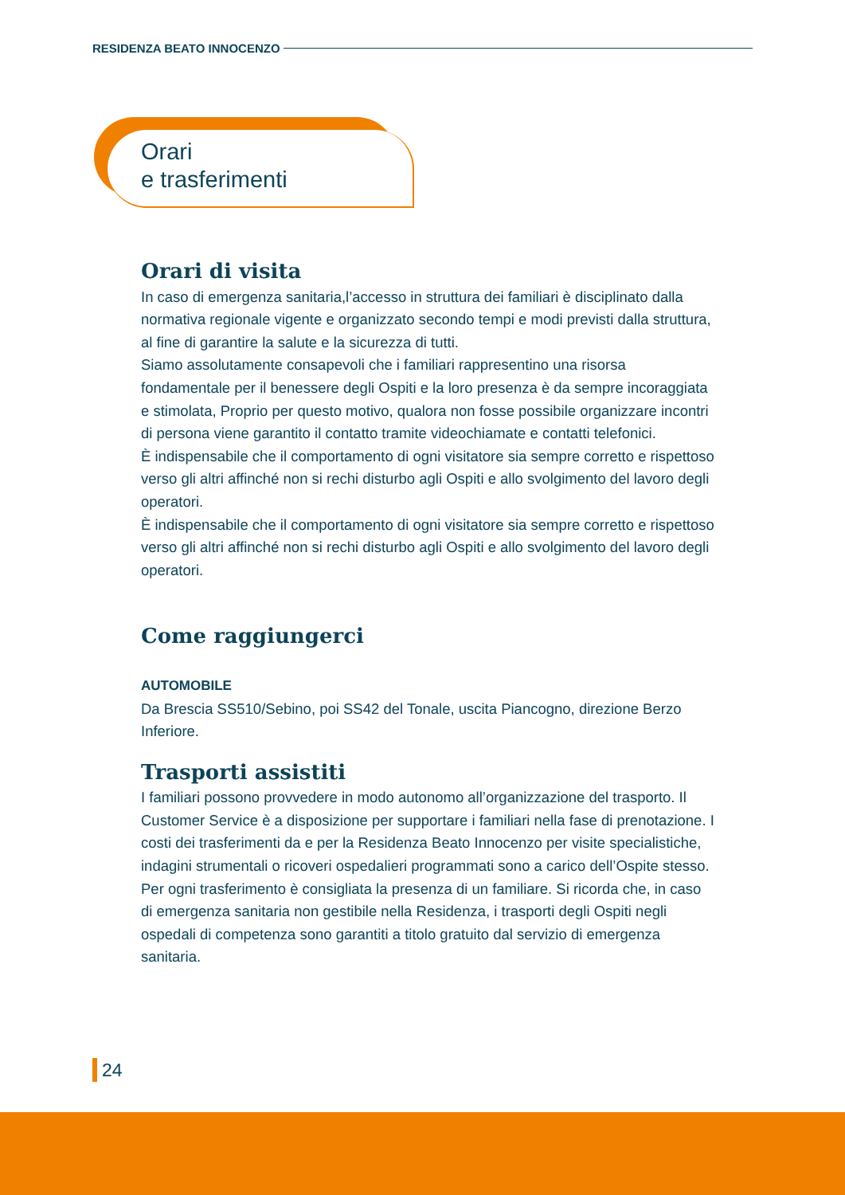RESIDENZA BEATO INNOCENZO
Orari
e trasferimenti
Orari di visita
In caso di emergenza sanitaria,l’accesso in struttura dei familiari è disciplinato dalla normativa regionale vigente e organizzato secondo tempi e modi previsti dalla struttura, al fine di garantire la salute e la sicurezza di tutti.
Siamo assolutamente consapevoli che i familiari rappresentino una risorsa fondamentale per il benessere degli Ospiti e la loro presenza è da sempre incoraggiata e stimolata, Proprio per questo motivo, qualora non fosse possibile organizzare incontri di persona viene garantito il contatto tramite videochiamate e contatti telefonici.
È indispensabile che il comportamento di ogni visitatore sia sempre corretto e rispettoso verso gli altri affinché non si rechi disturbo agli Ospiti e allo svolgimento del lavoro degli operatori.
È indispensabile che il comportamento di ogni visitatore sia sempre corretto e rispettoso verso gli altri affinché non si rechi disturbo agli Ospiti e allo svolgimento del lavoro degli operatori.
Come raggiungerci
AUTOMOBILE
Da Brescia SS510/Sebino, poi SS42 del Tonale, uscita Piancogno, direzione Berzo Inferiore.
Trasporti assistiti
I familiari possono provvedere in modo autonomo all’organizzazione del trasporto. Il Customer Service è a disposizione per supportare i familiari nella fase di prenotazione. I costi dei trasferimenti da e per la Residenza Beato Innocenzo per visite specialistiche, indagini strumentali o ricoveri ospedalieri programmati sono a carico dell’Ospite stesso. Per ogni trasferimento è consigliata la presenza di un familiare. Si ricorda che, in caso di emergenza sanitaria non gestibile nella Residenza, i trasporti degli Ospiti negli ospedali di competenza sono garantiti a titolo gratuito dal servizio di emergenza sanitaria.
24